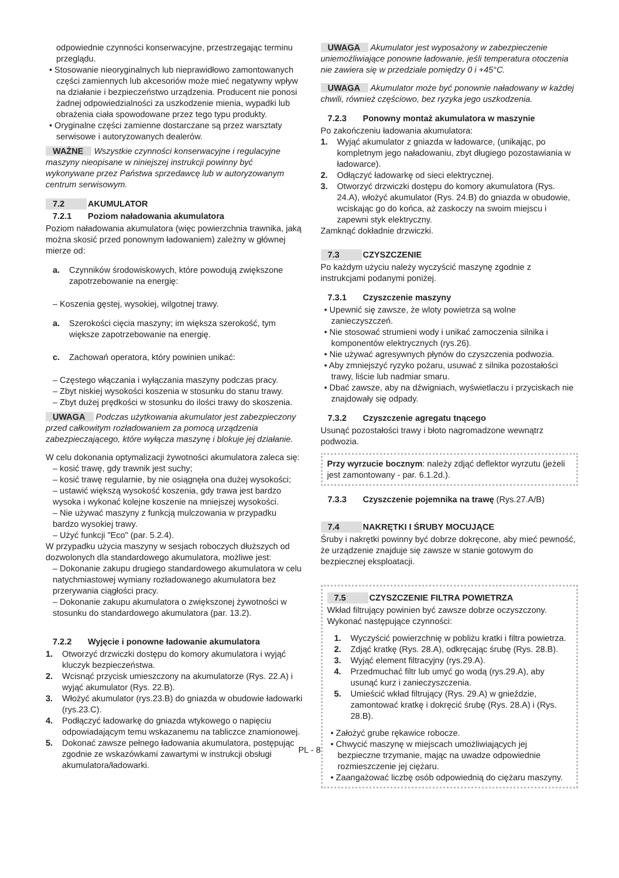odpowiednie czynności konserwacyjne, przestrzegając terminu przeglądu.
• Stosowanie nieoryginalnych lub nieprawidłowo zamontowanych części zamiennych lub akcesoriów może mieć negatywny wpływ na działanie i bezpieczeństwo urządzenia. Producent nie ponosi żadnej odpowiedzialności za uszkodzenie mienia, wypadki lub obrażenia ciała spowodowane przez tego typu produkty.
• Oryginalne części zamienne dostarczane są przez warsztaty serwisowe i autoryzowanych dealerów.
WAŻNE Wszystkie czynności konserwacyjne i regulacyjne maszyny nieopisane w niniejszej instrukcji powinny być wykonywane przez Państwa sprzedawcę lub w autoryzowanym centrum serwisowym.
7.2 AKUMULATOR
7.2.1 Poziom naładowania akumulatora
Poziom naładowania akumulatora (więc powierzchnia trawnika, jaką można skosić przed ponownym ładowaniem) zależny w głównej mierze od:
a. Czynników środowiskowych, które powodują zwiększone zapotrzebowanie na energię:
– Koszenia gęstej, wysokiej, wilgotnej trawy.
a. Szerokości cięcia maszyny; im większa szerokość, tym większe zapotrzebowanie na energię.
c. Zachowań operatora, który powinien unikać:
– Częstego włączania i wyłączania maszyny podczas pracy.
– Zbyt niskiej wysokości koszenia w stosunku do stanu trawy.
– Zbyt dużej prędkości w stosunku do ilości trawy do skoszenia.
UWAGA Podczas użytkowania akumulator jest zabezpieczony przed całkowitym rozładowaniem za pomocą urządzenia zabezpieczającego, które wyłącza maszynę i blokuje jej działanie.
W celu dokonania optymalizacji żywotności akumulatora zaleca się:
– kosić trawę, gdy trawnik jest suchy;
– kosić trawę regularnie, by nie osiągnęła ona dużej wysokości;
– ustawić większą wysokość koszenia, gdy trawa jest bardzo wysoka i wykonać kolejne koszenie na mniejszej wysokości.
– Nie używać maszyny z funkcją mulczowania w przypadku bardzo wysokiej trawy.
– Użyć funkcji "Eco" (par. 5.2.4).
W przypadku użycia maszyny w sesjach roboczych dłuższych od dozwolonych dla standardowego akumulatora, możliwe jest:
– Dokonanie zakupu drugiego standardowego akumulatora w celu natychmiastowej wymiany rozładowanego akumulatora bez przerywania ciągłości pracy.
– Dokonanie zakupu akumulatora o zwiększonej żywotności w stosunku do standardowego akumulatora (par. 13.2).
7.2.2 Wyjęcie i ponowne ładowanie akumulatora
1. Otworzyć drzwiczki dostępu do komory akumulatora i wyjąć kluczyk bezpieczeństwa.
2. Wcisnąć przycisk umieszczony na akumulatorze (Rys. 22.A) i wyjąć akumulator (Rys. 22.B).
3. Włożyć akumulator (rys.23.B) do gniazda w obudowie ładowarki (rys.23.C).
4. Podłączyć ładowarkę do gniazda wtykowego o napięciu odpowiadającym temu wskazanemu na tabliczce znamionowej.
5. Dokonać zawsze pełnego ładowania akumulatora, postępując zgodnie ze wskazówkami zawartymi w instrukcji obsługi akumulatora/ładowarki.
UWAGA Akumulator jest wyposażony w zabezpieczenie uniemożliwiające ponowne ładowanie, jeśli temperatura otoczenia nie zawiera się w przedziale pomiędzy 0 i +45°C.
UWAGA Akumulator może być ponownie naładowany w każdej chwili, również częściowo, bez ryzyka jego uszkodzenia.
7.2.3 Ponowny montaż akumulatora w maszynie
Po zakończeniu ładowania akumulatora:
1. Wyjąć akumulator z gniazda w ładowarce, (unikając, po kompletnym jego naładowaniu, zbyt długiego pozostawiania w ładowarce).
2. Odłączyć ładowarkę od sieci elektrycznej.
3. Otworzyć drzwiczki dostępu do komory akumulatora (Rys. 24.A), włożyć akumulator (Rys. 24.B) do gniazda w obudowie, wciskając go do końca, aż zaskoczy na swoim miejscu i zapewni styk elektryczny.
Zamknąć dokładnie drzwiczki.
7.3 CZYSZCZENIE
Po każdym użyciu należy wyczyścić maszynę zgodnie z instrukcjami podanymi poniżej.
7.3.1 Czyszczenie maszyny
• Upewnić się zawsze, że wloty powietrza są wolne zanieczyszczeń.
• Nie stosować strumieni wody i unikać zamoczenia silnika i komponentów elektrycznych (rys.26).
• Nie używać agresywnych płynów do czyszczenia podwozia.
• Aby zmniejszyć ryzyko pożaru, usuwać z silnika pozostałości trawy, liście lub nadmiar smaru.
• Dbać zawsze, aby na dźwigniach, wyświetlaczu i przyciskach nie znajdowały się odpady.
7.3.2 Czyszczenie agregatu tnącego
Usunąć pozostałości trawy i błoto nagromadzone wewnątrz podwozia.
Przy wyrzucie bocznym: należy zdjąć deflektor wyrzutu (jeżeli jest zamontowany - par. 6.1.2d.).
7.3.3 Czyszczenie pojemnika na trawę (Rys.27.A/B)
7.4 NAKRĘTKI I ŚRUBY MOCUJĄCE
Śruby i nakrętki powinny być dobrze dokręcone, aby mieć pewność, że urządzenie znajduje się zawsze w stanie gotowym do bezpiecznej eksploatacji.
7.5 CZYSZCZENIE FILTRA POWIETRZA
Wkład filtrujący powinien być zawsze dobrze oczyszczony.
Wykonać następujące czynności:
1. Wyczyścić powierzchnię w pobliżu kratki i filtra powietrza.
2. Zdjąć kratkę (Rys. 28.A), odkręcając śrubę (Rys. 28.B).
3. Wyjąć element filtracyjny (rys.29.A).
4. Przedmuchać filtr lub umyć go wodą (rys.29.A), aby usunąć kurz i zanieczyszczenia.
5. Umieścić wkład filtrujący (Rys. 29.A) w gnieździe, zamontować kratkę i dokręcić śrubę (Rys. 28.A) i (Rys. 28.B).
• Założyć grube rękawice robocze.
• Chwycić maszynę w miejscach umożliwiających jej bezpieczne trzymanie, mając na uwadze odpowiednie rozmieszczenie jej ciężaru.
• Zaangażować liczbę osób odpowiednią do ciężaru maszyny.
PL - 8